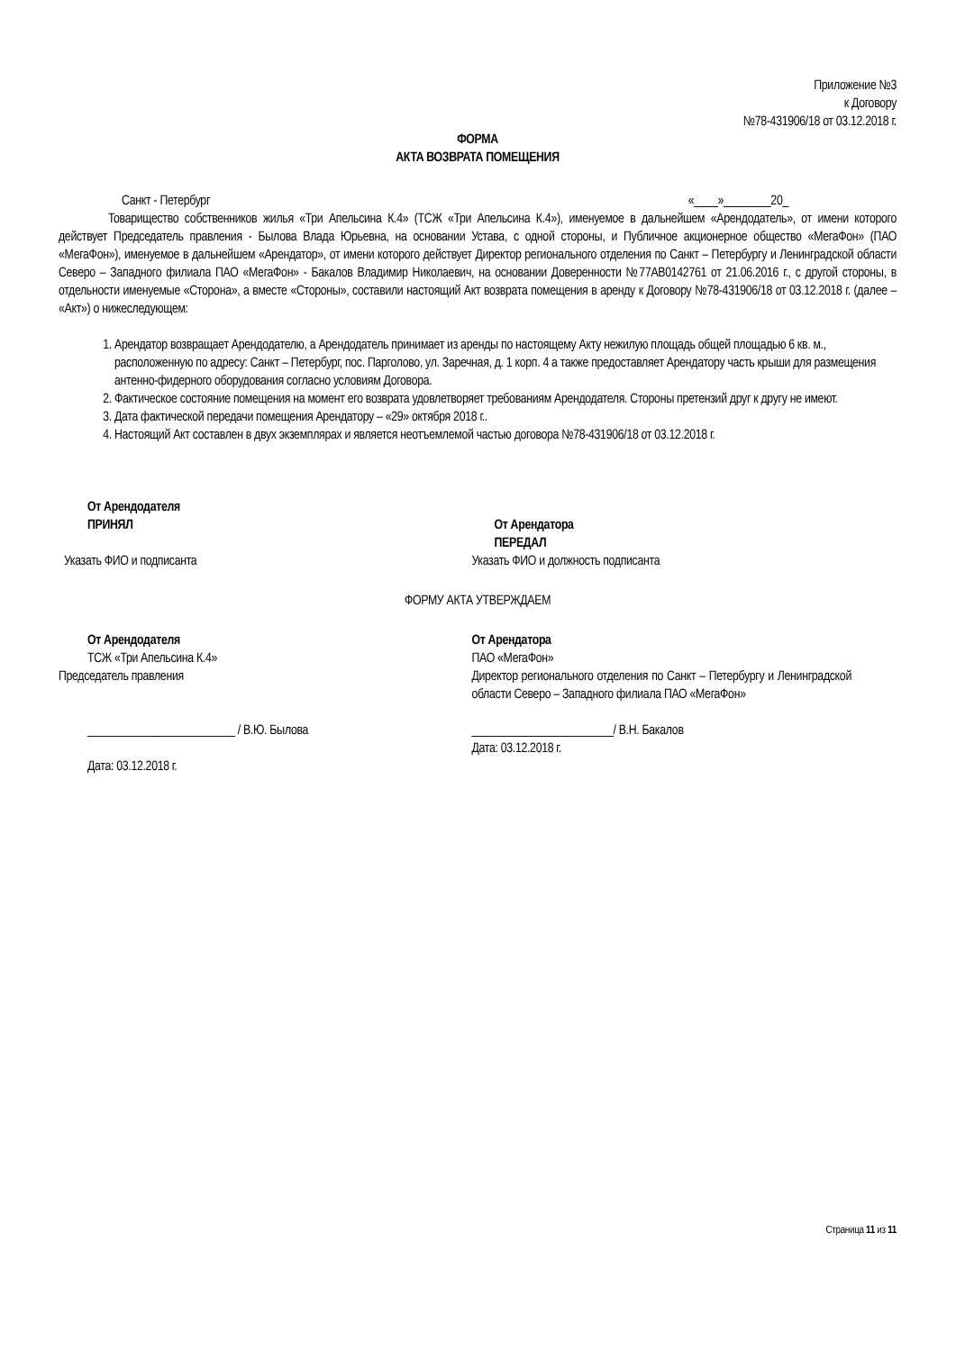Приложение №3
к Договору
№78-431906/18 от 03.12.2018 г.
ФОРМА
АКТА ВОЗВРАТА ПОМЕЩЕНИЯ
Санкт - Петербург «____»________20_
Товарищество собственников жилья «Три Апельсина К.4» (ТСЖ «Три Апельсина К.4»), именуемое в дальнейшем «Арендодатель», от имени которого действует Председатель правления - Былова Влада Юрьевна, на основании Устава, с одной стороны, и Публичное акционерное общество «МегаФон» (ПАО «МегаФон»), именуемое в дальнейшем «Арендатор», от имени которого действует Директор регионального отделения по Санкт – Петербургу и Ленинградской области Северо – Западного филиала ПАО «МегаФон» - Бакалов Владимир Николаевич, на основании Доверенности №77АВ0142761 от 21.06.2016 г., с другой стороны, в отдельности именуемые «Сторона», а вместе «Стороны», составили настоящий Акт возврата помещения в аренду к Договору №78-431906/18 от 03.12.2018 г. (далее – «Акт») о нижеследующем:
1. Арендатор возвращает Арендодателю, а Арендодатель принимает из аренды по настоящему Акту нежилую площадь общей площадью 6 кв. м., расположенную по адресу: Санкт – Петербург, пос. Парголово, ул. Заречная, д. 1 корп. 4 а также предоставляет Арендатору часть крыши для размещения антенно-фидерного оборудования согласно условиям Договора.
2. Фактическое состояние помещения на момент его возврата удовлетворяет требованиям Арендодателя. Стороны претензий друг к другу не имеют.
3. Дата фактической передачи помещения Арендатору – «29» октября 2018 г..
4. Настоящий Акт составлен в двух экземплярах и является неотъемлемой частью договора №78-431906/18 от 03.12.2018 г.
От Арендодателя
ПРИНЯЛ
Указать ФИО и подписанта
От Арендатора
ПЕРЕДАЛ
Указать ФИО и должность подписанта
ФОРМУ АКТА УТВЕРЖДАЕМ
От Арендодателя
ТСЖ «Три Апельсина К.4»
Председатель правления
_________________________ / В.Ю. Былова
Дата: 03.12.2018 г.
От Арендатора
ПАО «МегаФон»
Директор регионального отделения по Санкт – Петербургу и Ленинградской области Северо – Западного филиала ПАО «МегаФон»
________________________/ В.Н. Бакалов
Дата: 03.12.2018 г.
Страница 11 из 11